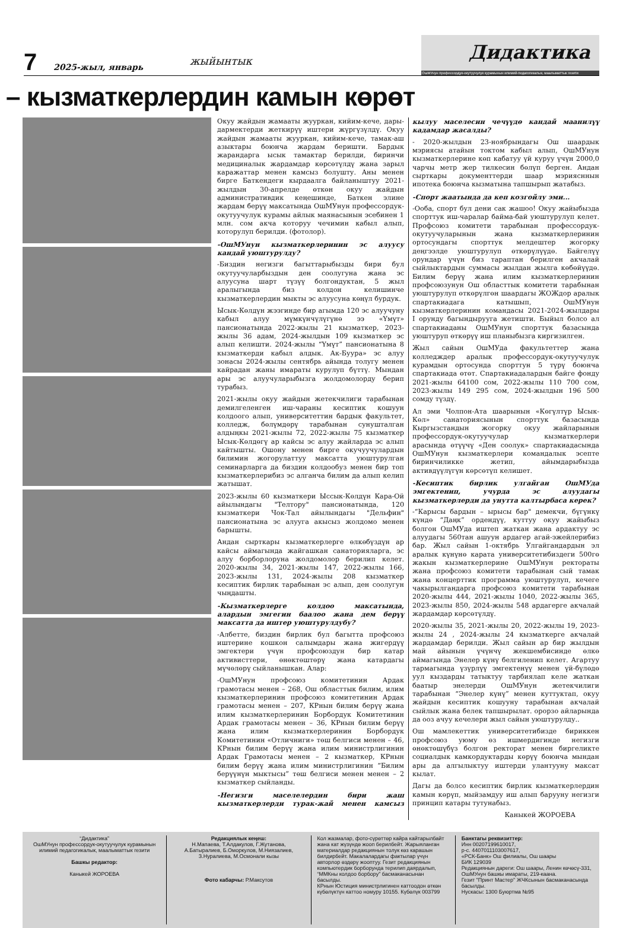7
2025-жыл, январь
жыйынтык
Дидактика
ОшМУнун профессордук-окутуучулук курамынын илимий-педагогикалык, маалыматтык гезити
– кызматкерлердин камын көрөт
Окуу жайдын жамааты жууркан, кийим-кече, дары-дармектерди жеткирүү иштери жүргүзүлдү. Окуу жайдын жамааты жууркан, кийим-кече, тамак-аш азыктары боюнча жардам беришти. Бардык жарандарга ысык тамактар берилди, биринчи медициналык жардамдар көрсөтүлдү жана зарыл каражаттар менен камсыз болушту. Аны менен бирге Баткендеги кырдаалга байланыштуу 2021-жылдын 30-апрелде өткөн окуу жайдын административдик кеңешинде, Баткен элине жардам берүү максатында ОшМУнун профессордук-окутуучулук курамы айлык маянасынын эсебинен 1 млн. сом акча которуу чечимин кабыл алып, которулуп берилди. (фотолор).
-ОшМУнун кызматкерлеринин эс алуусу кандай уюштурулду?
-Биздин негизги багыттарыбызды бири бул окутуучуларбыздын ден соолугуна жана эс алуусуна шарт түзүү болгондуктан, 5 жыл аралыгында биз колдон келишинче кызматкерлердин мыкты эс алуусуна көңүл бурдук.
Ысык-Көлдүн жээгинде бир агымда 120 эс алуучуну кабыл алуу мүмкүнчүлүгүнө ээ «Үмүт» пансионатында 2022-жылы 21 кызматкер, 2023-жылы 36 адам, 2024-жылдын 109 кызматкер эс алып келишти. 2024-жылы “Үмүт” пансионатына 8 кызматкерди кабыл алдык. Ак-Буура» эс алуу зонасы 2024-жылы сентябрь айында толугу менен кайрадан жаны имараты курулуп бүттү. Мындан ары эс алуучуларыбызга жолдомолорду берип турабыз.
2021-жылы окуу жайдын жетекчилиги тарабынан демилгеленген иш-чараны кесиптик кошуун колдоого алып, университеттин бардык факультет, колледж, бөлүмдөрү тарабынан сунушталган алдыңкы 2021-жылы 72, 2022-жылы 75 кызматкер Ысык-Көлдөгү ар кайсы эс алуу жайларда эс алып кайтышты. Ошону менен бирге окучуучулардын билимин жогорулаттуу максатта уюштурулган семинарларга да биздин колдообуз менен бир топ кызматкерлерибиз эс алганча билим да алып келип жатышат.
2023-жылы 60 кызматкери Ыссык-Көлдүн Кара-Ой айылындагы "Телтору" пансионатында, 120 кызматкери Чок-Тал айылындагы "Дельфин" пансионатына эс алууга акысыз жолдомо менен барышты.
Андан сырткары кызматкерлерге өлкөбүздүн ар кайсы аймагында жайгашкан санаторияларга, эс алуу борборлоруна жолдомолор берилип келет. 2020-жылы 34, 2021-жылы 147, 2022-жылы 166, 2023-жылы 131, 2024-жылы 208 кызматкер кесиптик бирлик тарабынан эс алып, ден соолугун чыңдашты.
-Кызматкерлерге колдоо максатында, алардын эмгегин баалоо жана дем берүү максатта да иштер уюштурулдубу?
-Албетте, биздин бирлик бул багытта профсоюз иштерине кошкон салымдары жана жигердүү эмгектери үчүн профсоюздун бир катар активисттери, өнөктөштөрү жана катардагы мүчөлөрү сыйланышкан. Алар:
-ОшМУнун профсоюз комитетинин Ардак грамотасы менен – 268, Ош областтык билим, илим кызматкерлеринин профсоюз комитетинин Ардак грамотасы менен – 207, КРнын билим берүү жана илим кызматкерлеринин Борбордук Комитетинин Ардак грамотасы менен – 36, КРнын билим берүү жана илим кызматкерлеринин Борбордук Комитетинин «Отличниги» төш белгиси менен – 46, КРнын билим берүү жана илим министрлигинин Ардак Грамотасы менен – 2 кызматкер, КРнын билим берүү жана илим министрлигинин “Билим берүүнүн мыктысы” төш белгиси менен менен – 2 кызматкер сыйланды.
-Негизги маселелердин бири жаш кызматкерлерди турак-жай менен камсыз кылуу маселесин чечүүдө кандай маанилүү кадамдар жасалды?
- 2020-жылдын 23-ноябрындагы Ош шаардык мэриясы атайын токтом кабыл алып, ОшМУнун кызматкерлерине көп кабатуу үй куруу үчүн 2000,0 чарчы метр жер тилкесин бөлүп берген. Андан сырткары документтерди шаар мэриясннын ипотека боюнча кызматына тапшырып жатабыз.
-Спорт жаатында да кеп козгойлу эми...
-Ооба, спорт бул дени сак жашоо! Окуу жайыбызда спорттук иш-чаралар байма-бай уюштурулуп келет. Профсоюз комитети тарабынан профессордук-окутуучуларынын жана кызматкерлеринин ортосундагы спорттук мелдештер жогорку деңгээлде уюштурулуп өткөрүлүүдө. Байгелүү орундар үчүн биз тараптан берилген акчалай сыйлыктардын суммасы жылдан жылга көбөйүүдө. Билим берүү жана илим кызматкерлеринин профсоюзунун Ош областтык комитети тарабынан уюштурулуп өткөрүлгөн шаардагы ЖОЖдор аралык спартакиадага катышып, ОшМУнун кызматкерлеринин командасы 2021-2024-жылдары I орунду багындырууга жетишти. Быйыл болсо ал спартакиаданы ОшМУнун спорттук базасында уюштуруп өткөрүү иш планыбызга киргизилген.
Жыл сайын ОшМУда факультеттер жана колледждер аралык профессордук-окутуучулук курамдын ортосунда спорттун 5 түрү боюнча спартакиада өтөт. Спартакиадалардын байге фонду 2021-жылы 64100 сом, 2022-жылы 110 700 сом, 2023-жылы 149 295 сом, 2024-жылдын 196 500 сомду түздү.
Ал эми Чолпон-Ата шаарынын «Көгүлтүр Ысык-Көл» санаториясынын спорттук базасында Кыргызстандын жогорку окуу жайларынын профессордук-окутуучулар кызматкерлери арасында өтүүчү «Ден соолук» спартакиадасында ОшМУнун кызматкерлери командалык эсепте биринчиликке жетип, айымдарыбызда активдүүлүгүн көрсөтүп келишет.
-Кесиптик бирлик улгайган ОшМУда эмгектенип, учурда эс алуудагы кызматкерлерди да унутта калтырбаса керек?
-“Карысы бардын – ырысы бар" демекчи, бүгүнкү күндө “Даңк” ордендүү, куттуу окуу жайыбыз болгон ОшМУда иштеп жаткан жана ардактуу эс алуудагы 560тан ашуун ардагер агай-эжейлерибиз бар. Жыл сайын 1-октябрь Улгайгандардын эл аралык күнүнө карата университетибиздеги 500гө жакын кызматкерлерине ОшМУнун ректораты жана профсоюз комитети тарабынан сый тамак жана концерттик программа уюштурулуп, кечеге чакырылгандарга профсоюз комитети тарабынан 2020-жылы 444, 2021-жылы 1040, 2022-жылы 365, 2023-жылы 850, 2024-жылы 548 ардагерге акчалай жардамдар көрсөтүлдү.
2020-жылы 35, 2021-жылы 20, 2022-жылы 19, 2023-жылы 24 , 2024-жылы 24 кызматкерге акчалай жардамдар берилди. Жыл сайын ар бир жылдын май айынын үчүнчү жекшембисинде өлкө аймагында Энелер күнү белгиленип келет. Агартуу тармагында үзүрлүү эмгектенүү менен үй-бүлөдө уул кыздарды татыктуу тарбиялап келе жаткан баатыр энелерди ОшМУнун жетекчилиги тарабынан “Энелер күнү” менен куттуктап, окуу жайдын кесиптик кошууну тарабынан акчалай сыйлык жана белек тапшырылат. орорзо айларында да ооз ачуу кечелери жыл сайын уюштурулду..
Ош мамлекеттик университетибизде бириккен профсоюз уюму өз ишмердигинде негизги өнөктөшүбүз болгон ректорат менен биргеликте социалдык камкордуктарды көрүү боюнча мындан ары да алгылыктуу иштерди улантууну максат кылат.
Дагы да болсо кесиптик бирлик кызматкерлердин камын көрүп, мыйзамдуу иш алып барууну негизги принцип катары тутунабыз.
Каныкей ЖОРОЕВА
“Дидактика”
ОшМУнун профессордук-окутуучулук курамынын илимий педагогикалык, маалыматтык гезити
Башкы редактор:
Каныкей ЖОРОЕВА
Редакциялык кеңеш:
Н.Мапаева, Т.Алдакулов, Г.Жутанова, А.Батыралиев, Б.Оморкулов, М.Ниязалиев, З.Нуралиева, М.Осмонали кызы
Фото кабарчы: Р.Максутов
Кол жазмалар, фото-сүрөттөр кайра кайтарылбайт жана кат жүзүндө жооп берилбейт. Жарыяланган материалдар редакциянын толук көз карашын билдирбейт. Макалалардагы фактылар үчүн авторлор өздөрү жооптуу. Гезит редакциянын компьютердик борборунда терилип даярдалып, “ММКны колдоо борбору” басмаканасынан басылды.
КРнын Юстиция министрлигинен каттоодон өткөн күбөлүктүн каттоо номуру 10155. Күбөлүк 003799
Банктагы реквизиттер:
Инн 00207199610017,
р-с. 4407011103007617,
«РСК-Банк» Ош филиалы, Ош шаары
БИК 129039
Редакциянын дареги: Ош шаары, Ленин көчөсү-331, ОшМУнун башкы имараты, 219-каана.
Гезит "Принт Мастер" ЖЧКсынын басмаканасында басылды.
Нускасы: 1300 Буюртма №95